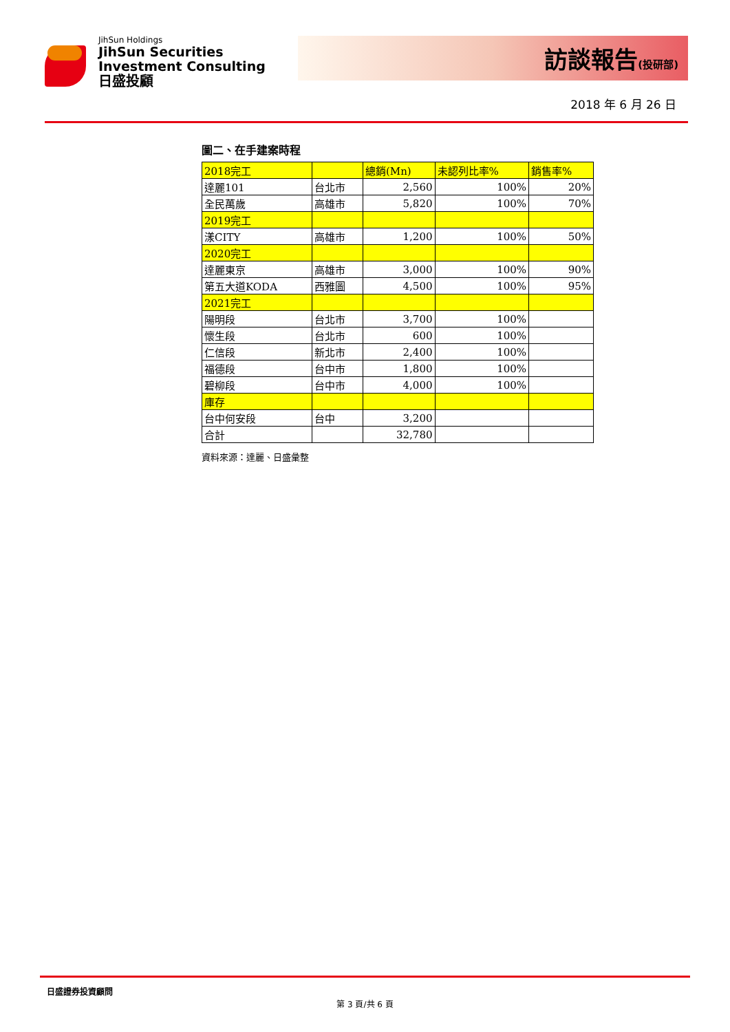JihSun Holdings
JihSun Securities
Investment Consulting
日盛投顧
訪談報告(投研部)
2018 年 6 月 26 日
圖二、在手建案時程
| 2018完工 | | 總銷(Mn) | 未認列比率% | 銷售率% |
| 達麗101 | 台北市 | 2,560 | 100% | 20% |
| 全民萬歲 | 高雄市 | 5,820 | 100% | 70% |
| 2019完工 | | | | |
| 漾CITY | 高雄市 | 1,200 | 100% | 50% |
| 2020完工 | | | | |
| 達麗東京 | 高雄市 | 3,000 | 100% | 90% |
| 第五大道KODA | 西雅圖 | 4,500 | 100% | 95% |
| 2021完工 | | | | |
| 陽明段 | 台北市 | 3,700 | 100% | |
| 懷生段 | 台北市 | 600 | 100% | |
| 仁信段 | 新北市 | 2,400 | 100% | |
| 福德段 | 台中市 | 1,800 | 100% | |
| 碧柳段 | 台中市 | 4,000 | 100% | |
| 庫存 | | | | |
| 台中何安段 | 台中 | 3,200 | | |
| 合計 | | 32,780 | | |
資料來源：達麗、日盛彙整
日盛證券投資顧問
第 3 頁/共 6 頁